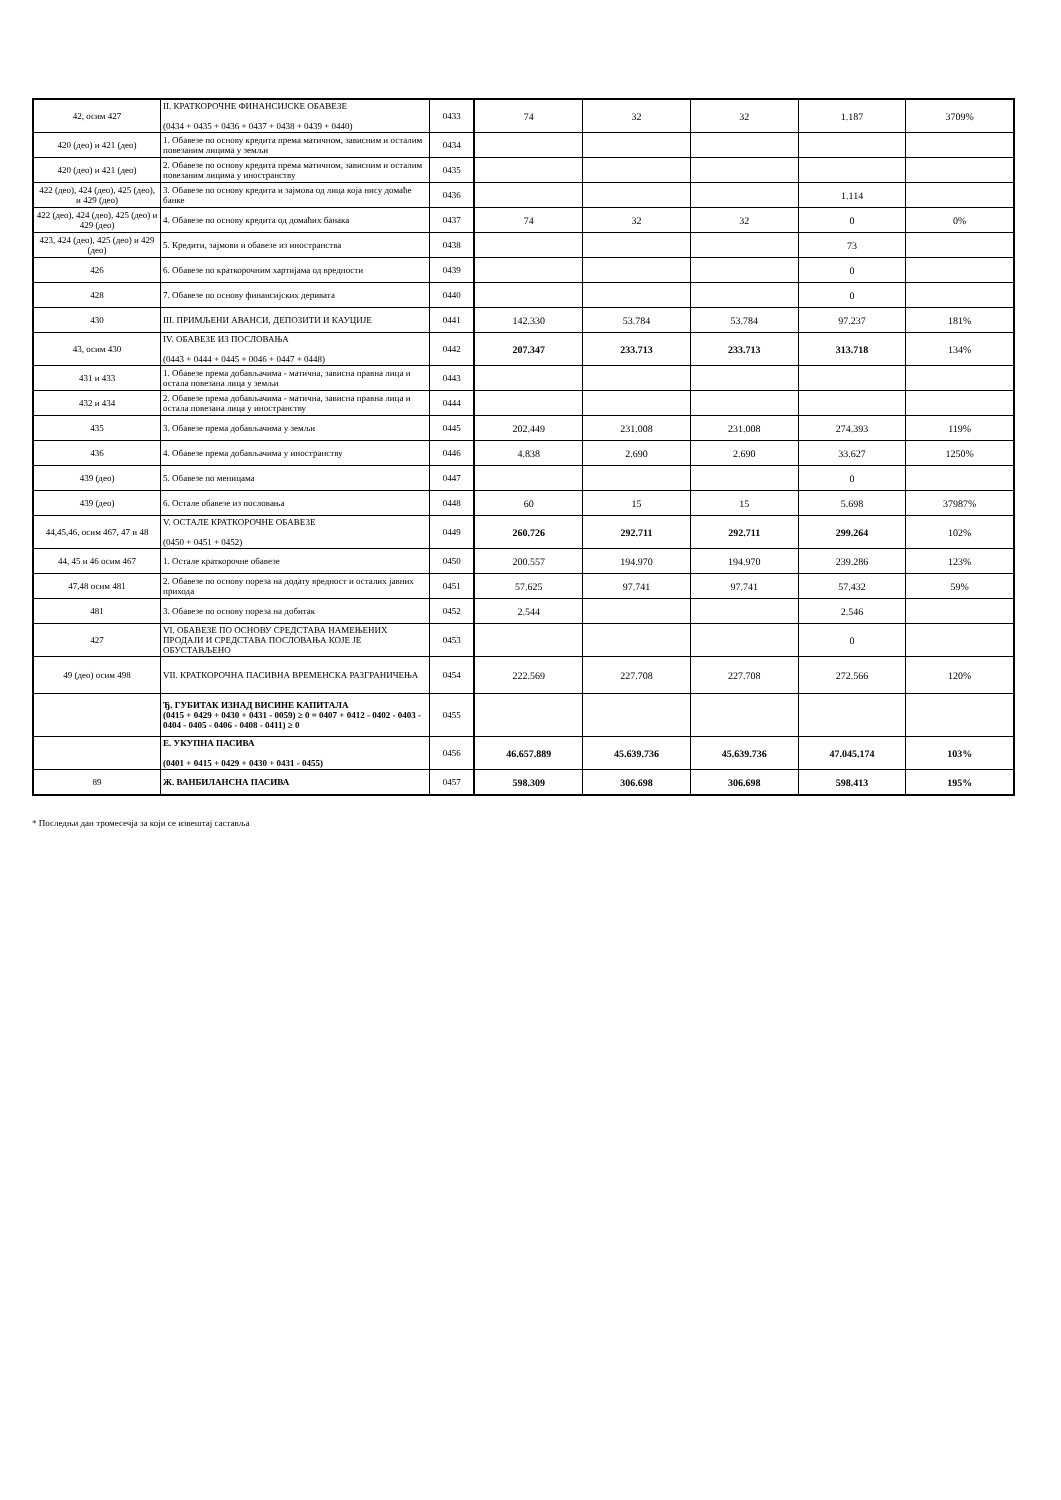| 42, осим 427 | II. КРАТКОРОЧНЕ ФИНАНСИЈСКЕ ОБАВЕЗЕ (0434 + 0435 + 0436 + 0437 + 0438 + 0439 + 0440) | 0433 | 74 | 32 | 32 | 1.187 | 3709% |
| 420 (део) и 421 (део) | 1. Обавезе по основу кредита према матичном, зависним и осталим повезаним лицима у земљи | 0434 | | | | | |
| 420 (део) и 421 (део) | 2. Обавезе по основу кредита према матичном, зависним и осталим повезаним лицима у иностранству | 0435 | | | | | |
| 422 (део), 424 (део), 425 (део), и 429 (део) | 3. Обавезе по основу кредита и зајмова од лица која нису домаће банке | 0436 | | | | 1.114 | |
| 422 (део), 424 (део), 425 (део) и 429 (део) | 4. Обавезе по основу кредита од домаћих банака | 0437 | 74 | 32 | 32 | 0 | 0% |
| 423, 424 (део), 425 (део) и 429 (део) | 5. Кредити, зајмови и обавезе из иностранства | 0438 | | | | 73 | |
| 426 | 6. Обавезе по краткорочним хартијама од вредности | 0439 | | | | 0 | |
| 428 | 7. Обавезе по основу финансијских деривата | 0440 | | | | 0 | |
| 430 | III. ПРИМЉЕНИ АВАНСИ, ДЕПОЗИТИ И КАУЦИЈЕ | 0441 | 142.330 | 53.784 | 53.784 | 97.237 | 181% |
| 43, осим 430 | IV. ОБАВЕЗЕ ИЗ ПОСЛОВАЊА (0443 + 0444 + 0445 + 0046 + 0447 + 0448) | 0442 | 207.347 | 233.713 | 233.713 | 313.718 | 134% |
| 431 и 433 | 1. Обавезе према добављачима - матична, зависна правна лица и остала повезана лица у земљи | 0443 | | | | | |
| 432 и 434 | 2. Обавезе према добављачима - матична, зависна правна лица и остала повезана лица у иностранству | 0444 | | | | | |
| 435 | 3. Обавезе према добављачима у земљи | 0445 | 202.449 | 231.008 | 231.008 | 274.393 | 119% |
| 436 | 4. Обавезе према добављачима у иностранству | 0446 | 4.838 | 2.690 | 2.690 | 33.627 | 1250% |
| 439 (део) | 5. Обавезе по меницама | 0447 | | | | 0 | |
| 439 (део) | 6. Остале обавезе из пословања | 0448 | 60 | 15 | 15 | 5.698 | 37987% |
| 44,45,46, осим 467, 47 и 48 | V. ОСТАЛЕ КРАТКОРОЧНЕ ОБАВЕЗЕ (0450 + 0451 + 0452) | 0449 | 260.726 | 292.711 | 292.711 | 299.264 | 102% |
| 44, 45 и 46 осим 467 | 1. Остале краткорочне обавезе | 0450 | 200.557 | 194.970 | 194.970 | 239.286 | 123% |
| 47,48 осим 481 | 2. Обавезе по основу пореза на додату вредност и осталих јавних прихода | 0451 | 57.625 | 97.741 | 97.741 | 57.432 | 59% |
| 481 | 3. Обавезе по основу пореза на добитак | 0452 | 2.544 | | | 2.546 | |
| 427 | VI. ОБАВЕЗЕ ПО ОСНОВУ СРЕДСТАВА НАМЕЊЕНИХ ПРОДАЈИ И СРЕДСТАВА ПОСЛОВАЊА КОЈЕ ЈЕ ОБУСТАВЉЕНО | 0453 | | | | 0 | |
| 49 (део) осим 498 | VII. КРАТКОРОЧНА ПАСИВНА ВРЕМЕНСКА РАЗГРАНИЧЕЊА | 0454 | 222.569 | 227.708 | 227.708 | 272.566 | 120% |
| | Ђ. ГУБИТАК ИЗНАД ВИСИНЕ КАПИТАЛА (0415 + 0429 + 0430 + 0431 - 0059) ≥ 0 = 0407 + 0412 - 0402 - 0403 - 0404 - 0405 - 0406 - 0408 - 0411) ≥ 0 | 0455 | | | | | |
| | Е. УКУПНА ПАСИВА (0401 + 0415 + 0429 + 0430 + 0431 - 0455) | 0456 | 46.657.889 | 45.639.736 | 45.639.736 | 47.045.174 | 103% |
| 89 | Ж. ВАНБИЛАНСНА ПАСИВА | 0457 | 598.309 | 306.698 | 306.698 | 598.413 | 195% |
* Последњи дан тромесечја за који се извештај саставља